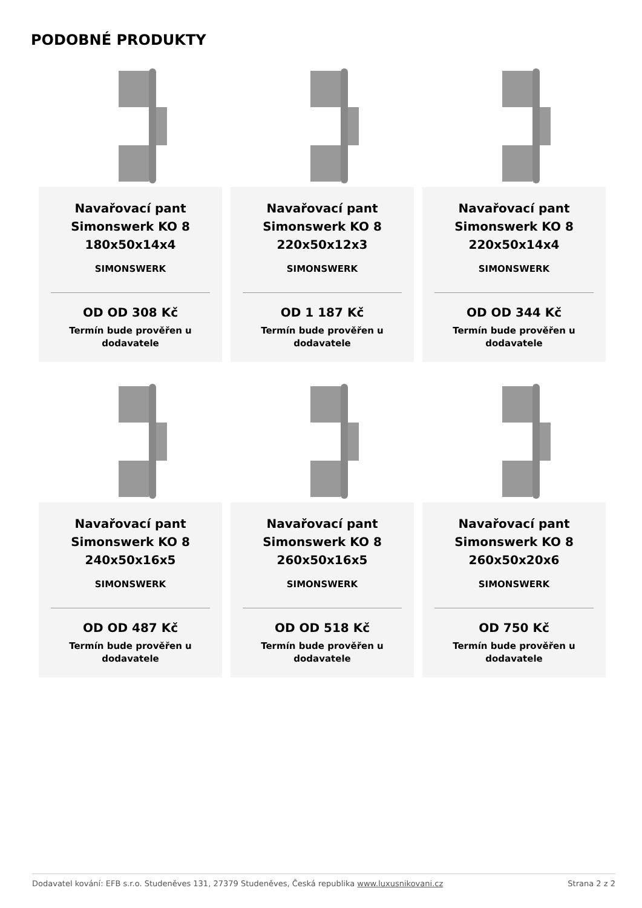PODOBNÉ PRODUKTY
Navařovací pant
Simonswerk KO 8
180x50x14x4
SIMONSWERK
OD OD 308 Kč
Termín bude prověřen u
dodavatele
Navařovací pant
Simonswerk KO 8
220x50x12x3
SIMONSWERK
OD 1 187 Kč
Termín bude prověřen u
dodavatele
Navařovací pant
Simonswerk KO 8
220x50x14x4
SIMONSWERK
OD OD 344 Kč
Termín bude prověřen u
dodavatele
Navařovací pant
Simonswerk KO 8
240x50x16x5
SIMONSWERK
OD OD 487 Kč
Termín bude prověřen u
dodavatele
Navařovací pant
Simonswerk KO 8
260x50x16x5
SIMONSWERK
OD OD 518 Kč
Termín bude prověřen u
dodavatele
Navařovací pant
Simonswerk KO 8
260x50x20x6
SIMONSWERK
OD 750 Kč
Termín bude prověřen u
dodavatele
Dodavatel kování: EFB s.r.o. Studeněves 131, 27379 Studeněves, Česká republika www.luxusnikovani.cz Strana 2 z 2